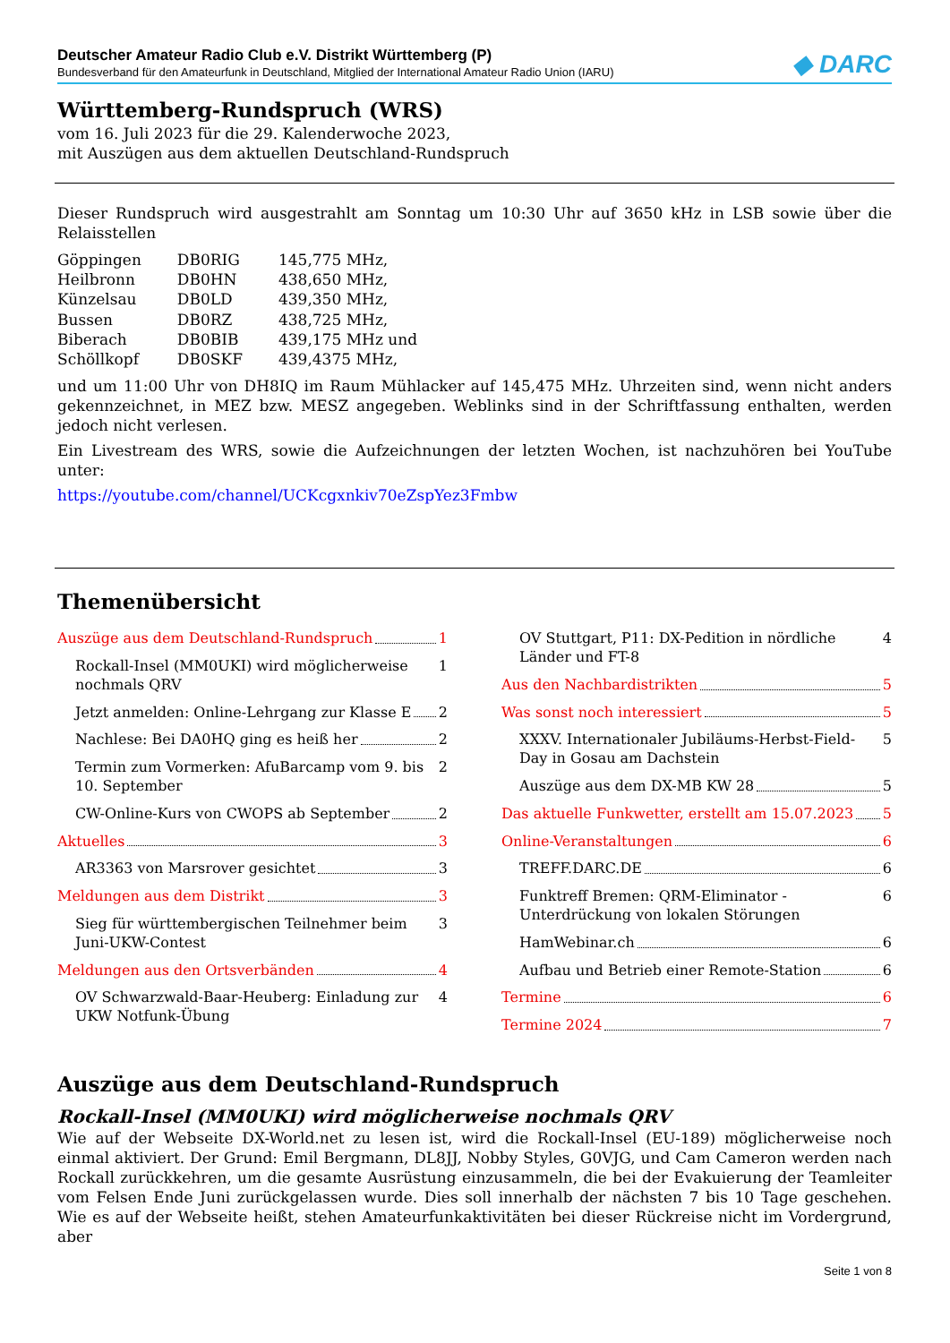Deutscher Amateur Radio Club e.V. Distrikt Württemberg (P)
Bundesverband für den Amateurfunk in Deutschland, Mitglied der International Amateur Radio Union (IARU)
◆ DARC
Württemberg-Rundspruch (WRS)
vom 16. Juli 2023 für die 29. Kalenderwoche 2023,
mit Auszügen aus dem aktuellen Deutschland-Rundspruch
Dieser Rundspruch wird ausgestrahlt am Sonntag um 10:30 Uhr auf 3650 kHz in LSB sowie über die Relais­stellen
| Göppingen | DB0RIG | 145,775 MHz, |
| Heilbronn | DB0HN | 438,650 MHz, |
| Künzelsau | DB0LD | 439,350 MHz, |
| Bussen | DB0RZ | 438,725 MHz, |
| Biberach | DB0BIB | 439,175 MHz und |
| Schöllkopf | DB0SKF | 439,4375 MHz, |
und um 11:00 Uhr von DH8IQ im Raum Mühlacker auf 145,475 MHz. Uhrzeiten sind, wenn nicht anders gekennzeichnet, in MEZ bzw. MESZ angegeben. Weblinks sind in der Schriftfassung enthalten, werden jedoch nicht verlesen.
Ein Livestream des WRS, sowie die Aufzeichnungen der letzten Wochen, ist nachzuhören bei YouTube unter:
https://youtube.com/channel/UCKcgxnkiv70eZspYez3Fmbw
Themenübersicht
Auszüge aus dem Deutschland-Rundspruch 1
Rockall-Insel (MM0UKI) wird möglicherweise nochmals QRV 1
Jetzt anmelden: Online-Lehrgang zur Klasse E 2
Nachlese: Bei DA0HQ ging es heiß her 2
Termin zum Vormerken: AfuBarcamp vom 9. bis 10. September 2
CW-Online-Kurs von CWOPS ab September 2
Aktuelles 3
AR3363 von Marsrover gesichtet 3
Meldungen aus dem Distrikt 3
Sieg für württembergischen Teilnehmer beim Juni-UKW-Contest 3
Meldungen aus den Ortsverbänden 4
OV Schwarzwald-Baar-Heuberg: Einladung zur UKW Notfunk-Übung 4
OV Stuttgart, P11: DX-Pedition in nördliche Länder und FT-8 4
Aus den Nachbardistrikten 5
Was sonst noch interessiert 5
XXXV. Internationaler Jubiläums-Herbst-Field-Day in Gosau am Dachstein 5
Auszüge aus dem DX-MB KW 28 5
Das aktuelle Funkwetter, erstellt am 15.07.2023 5
Online-Veranstaltungen 6
TREFF.DARC.DE 6
Funktreff Bremen: QRM-Eliminator - Unterdrückung von lokalen Störungen 6
HamWebinar.ch 6
Aufbau und Betrieb einer Remote-Station 6
Termine 6
Termine 2024 7
Auszüge aus dem Deutschland-Rundspruch
Rockall-Insel (MM0UKI) wird möglicherweise nochmals QRV
Wie auf der Webseite DX-World.net zu lesen ist, wird die Rockall-Insel (EU-189) möglicherweise noch einmal aktiviert. Der Grund: Emil Bergmann, DL8JJ, Nobby Styles, G0VJG, und Cam Cameron werden nach Rockall zurückkehren, um die gesamte Ausrüstung einzusammeln, die bei der Evakuierung der Teamleiter vom Felsen Ende Juni zurückgelassen wurde. Dies soll innerhalb der nächsten 7 bis 10 Tage geschehen. Wie es auf der Webseite heißt, stehen Amateurfunkaktivitäten bei dieser Rückreise nicht im Vordergrund, aber
Seite 1 von 8